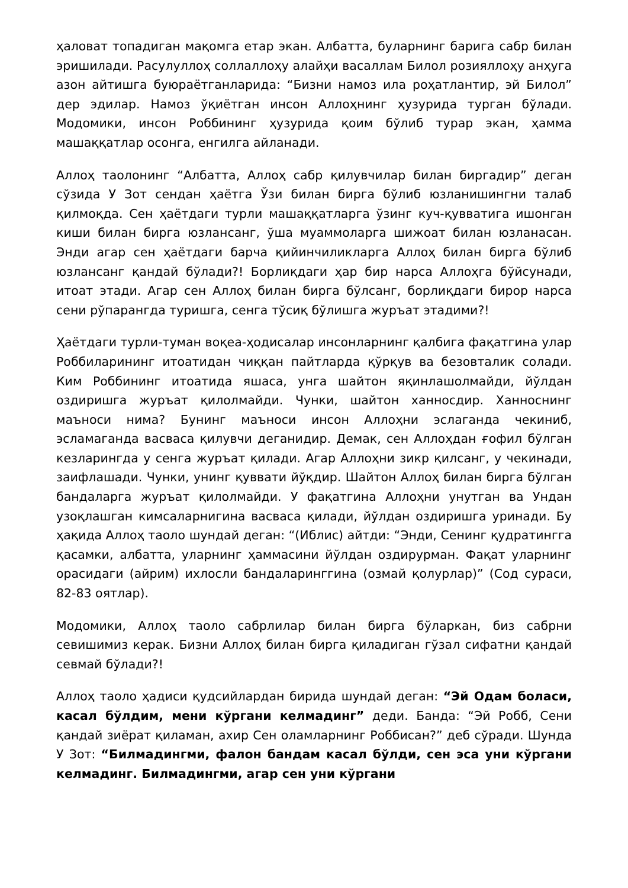ҳаловат топадиган мақомга етар экан. Албатта, буларнинг барига сабр билан эришилади. Расулуллоҳ соллаллоҳу алайҳи васаллам Билол розияллоҳу анҳуга азон айтишга буюраётганларида: “Бизни намоз ила роҳатлантир, эй Билол” дер эдилар. Намоз ўқиётган инсон Аллоҳнинг ҳузурида турган бўлади. Модомики, инсон Роббининг ҳузурида қоим бўлиб турар экан, ҳамма машаққатлар осонга, енгилга айланади.
Аллоҳ таолонинг “Албатта, Аллоҳ сабр қилувчилар билан биргадир” деган сўзида У Зот сендан ҳаётга Ўзи билан бирга бўлиб юзланишингни талаб қилмоқда. Сен ҳаётдаги турли машаққатларга ўзинг куч-қувватига ишонган киши билан бирга юзлансанг, ўша муаммоларга шижоат билан юзланасан. Энди агар сен ҳаётдаги барча қийинчиликларга Аллоҳ билан бирга бўлиб юзлансанг қандай бўлади?! Борлиқдаги ҳар бир нарса Аллоҳга бўйсунади, итоат этади. Агар сен Аллоҳ билан бирга бўлсанг, борлиқдаги бирор нарса сени рўпарангда туришга, сенга тўсиқ бўлишга журъат этадими?!
Ҳаётдаги турли-туман воқеа-ҳодисалар инсонларнинг қалбига фақатгина улар Роббиларининг итоатидан чиққан пайтларда қўрқув ва безовталик солади. Ким Роббининг итоатида яшаса, унга шайтон яқинлашолмайди, йўлдан оздиришга журъат қилолмайди. Чунки, шайтон ханносдир. Ханноснинг маъноси нима? Бунинг маъноси инсон Аллоҳни эслаганда чекиниб, эсламаганда васваса қилувчи деганидир. Демак, сен Аллоҳдан ғофил бўлган кезларингда у сенга журъат қилади. Агар Аллоҳни зикр қилсанг, у чекинади, заифлашади. Чунки, унинг қуввати йўқдир. Шайтон Аллоҳ билан бирга бўлган бандаларга журъат қилолмайди. У фақатгина Аллоҳни унутган ва Ундан узоқлашган кимсаларнигина васваса қилади, йўлдан оздиришга уринади. Бу ҳақида Аллоҳ таоло шундай деган: “(Иблис) айтди: “Энди, Сенинг қудратингга қасамки, албатта, уларнинг ҳаммасини йўлдан оздирурман. Фақат уларнинг орасидаги (айрим) ихлосли бандаларинггина (озмай қолурлар)” (Сод сураси, 82-83 оятлар).
Модомики, Аллоҳ таоло сабрлилар билан бирга бўларкан, биз сабрни севишимиз керак. Бизни Аллоҳ билан бирга қиладиган гўзал сифатни қандай севмай бўлади?!
Аллоҳ таоло ҳадиси қудсийлардан бирида шундай деган: “Эй Одам боласи, касал бўлдим, мени кўргани келмадинг” деди. Банда: “Эй Робб, Сени қандай зиёрат қиламан, ахир Сен оламларнинг Роббисан?” деб сўради. Шунда У Зот: “Билмадингми, фалон бандам касал бўлди, сен эса уни кўргани келмадинг. Билмадингми, агар сен уни кўргани